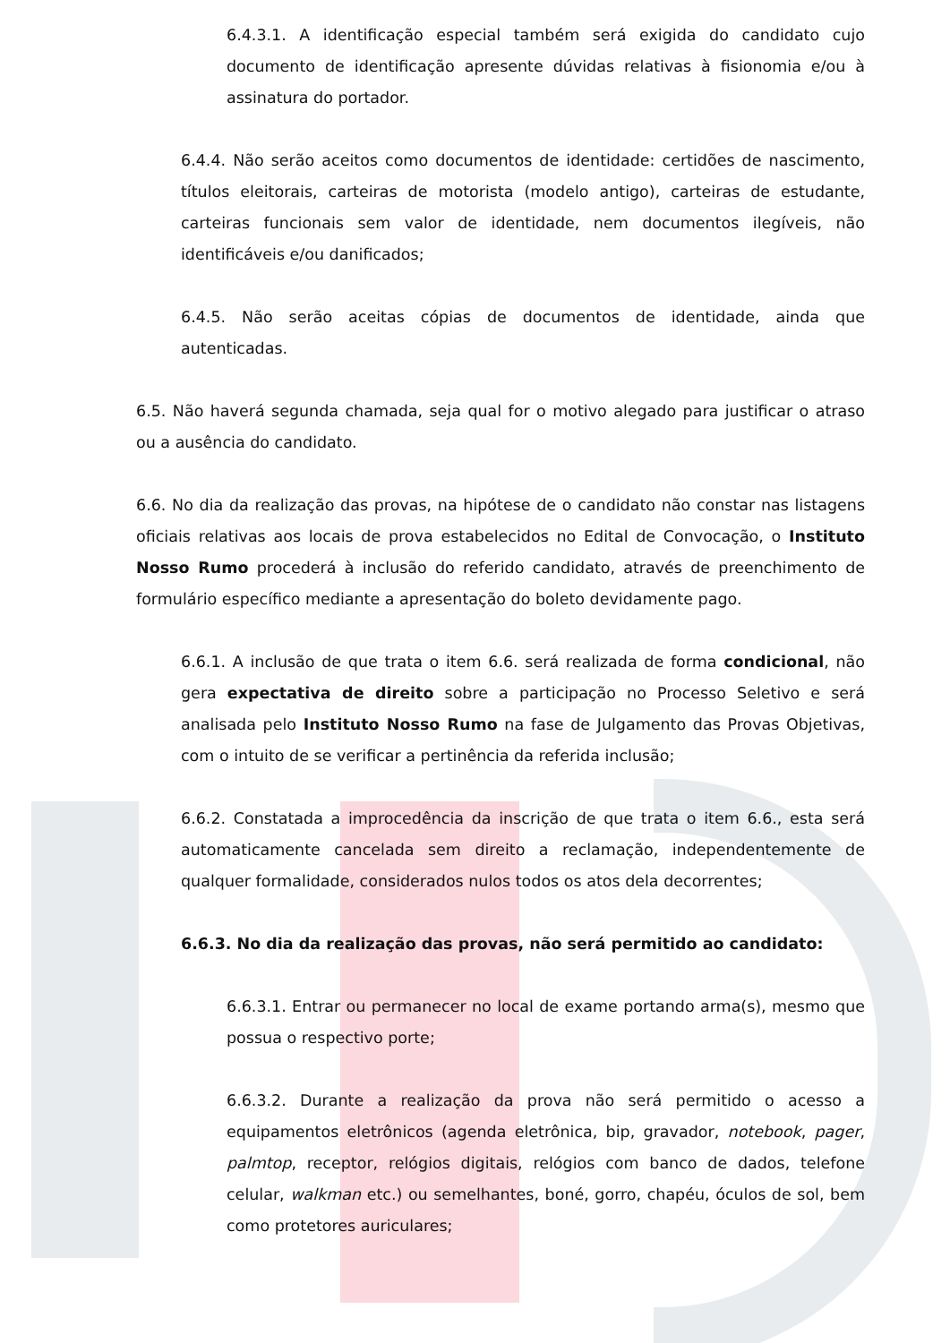6.4.3.1. A identificação especial também será exigida do candidato cujo documento de identificação apresente dúvidas relativas à fisionomia e/ou à assinatura do portador.
6.4.4. Não serão aceitos como documentos de identidade: certidões de nascimento, títulos eleitorais, carteiras de motorista (modelo antigo), carteiras de estudante, carteiras funcionais sem valor de identidade, nem documentos ilegíveis, não identificáveis e/ou danificados;
6.4.5. Não serão aceitas cópias de documentos de identidade, ainda que autenticadas.
6.5. Não haverá segunda chamada, seja qual for o motivo alegado para justificar o atraso ou a ausência do candidato.
6.6. No dia da realização das provas, na hipótese de o candidato não constar nas listagens oficiais relativas aos locais de prova estabelecidos no Edital de Convocação, o Instituto Nosso Rumo procederá à inclusão do referido candidato, através de preenchimento de formulário específico mediante a apresentação do boleto devidamente pago.
6.6.1. A inclusão de que trata o item 6.6. será realizada de forma condicional, não gera expectativa de direito sobre a participação no Processo Seletivo e será analisada pelo Instituto Nosso Rumo na fase de Julgamento das Provas Objetivas, com o intuito de se verificar a pertinência da referida inclusão;
6.6.2. Constatada a improcedência da inscrição de que trata o item 6.6., esta será automaticamente cancelada sem direito a reclamação, independentemente de qualquer formalidade, considerados nulos todos os atos dela decorrentes;
6.6.3. No dia da realização das provas, não será permitido ao candidato:
6.6.3.1. Entrar ou permanecer no local de exame portando arma(s), mesmo que possua o respectivo porte;
6.6.3.2. Durante a realização da prova não será permitido o acesso a equipamentos eletrônicos (agenda eletrônica, bip, gravador, notebook, pager, palmtop, receptor, relógios digitais, relógios com banco de dados, telefone celular, walkman etc.) ou semelhantes, boné, gorro, chapéu, óculos de sol, bem como protetores auriculares;